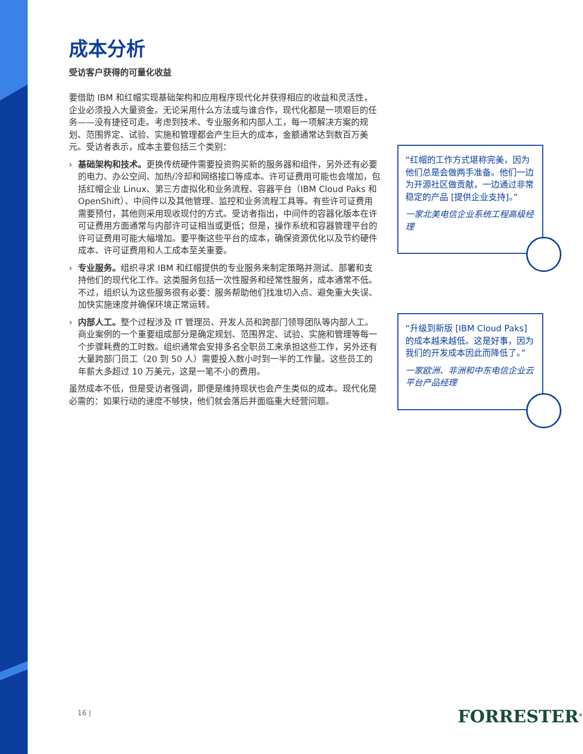成本分析
受访客户获得的可量化收益
要借助 IBM 和红帽实现基础架构和应用程序现代化并获得相应的收益和灵活性，企业必须投入大量资金。无论采用什么方法或与谁合作，现代化都是一项艰巨的任务——没有捷径可走。考虑到技术、专业服务和内部人工，每一项解决方案的规划、范围界定、试验、实施和管理都会产生巨大的成本，金额通常达到数百万美元。受访者表示，成本主要包括三个类别：
› 基础架构和技术。更换传统硬件需要投资购买新的服务器和组件，另外还有必要的电力、办公空间、加热/冷却和网络接口等成本。许可证费用可能也会增加，包括红帽企业 Linux、第三方虚拟化和业务流程、容器平台（IBM Cloud Paks 和 OpenShift）、中间件以及其他管理、监控和业务流程工具等。有些许可证费用需要预付，其他则采用现收现付的方式。受访者指出，中间件的容器化版本在许可证费用方面通常与内部许可证相当或更低；但是，操作系统和容器管理平台的许可证费用可能大幅增加。要平衡这些平台的成本，确保资源优化以及节约硬件成本、许可证费用和人工成本至关重要。
› 专业服务。组织寻求 IBM 和红帽提供的专业服务来制定策略并测试、部署和支持他们的现代化工作。这类服务包括一次性服务和经常性服务，成本通常不低。不过，组织认为这些服务很有必要：服务帮助他们找准切入点、避免重大失误、加快实施速度并确保环境正常运转。
› 内部人工。整个过程涉及 IT 管理员、开发人员和跨部门领导团队等内部人工。商业案例的一个重要组成部分是确定规划、范围界定、试验、实施和管理等每一个步骤耗费的工时数。组织通常会安排多名全职员工来承担这些工作，另外还有大量跨部门员工（20 到 50 人）需要投入数小时到一半的工作量。这些员工的年薪大多超过 10 万美元，这是一笔不小的费用。
虽然成本不低，但是受访者强调，即便是维持现状也会产生类似的成本。现代化是必需的：如果行动的速度不够快，他们就会落后并面临重大经营问题。
“红帽的工作方式堪称完美，因为他们总是会做两手准备。他们一边为开源社区做贡献，一边通过非常稳定的产品 [提供企业支持]。”
一家北美电信企业系统工程高级经理
“升级到新版 [IBM Cloud Paks] 的成本越来越低。这是好事，因为我们的开发成本因此而降低了。”
一家欧洲、非洲和中东电信企业云平台产品经理
16 | FORRESTER<sup>®</sup>